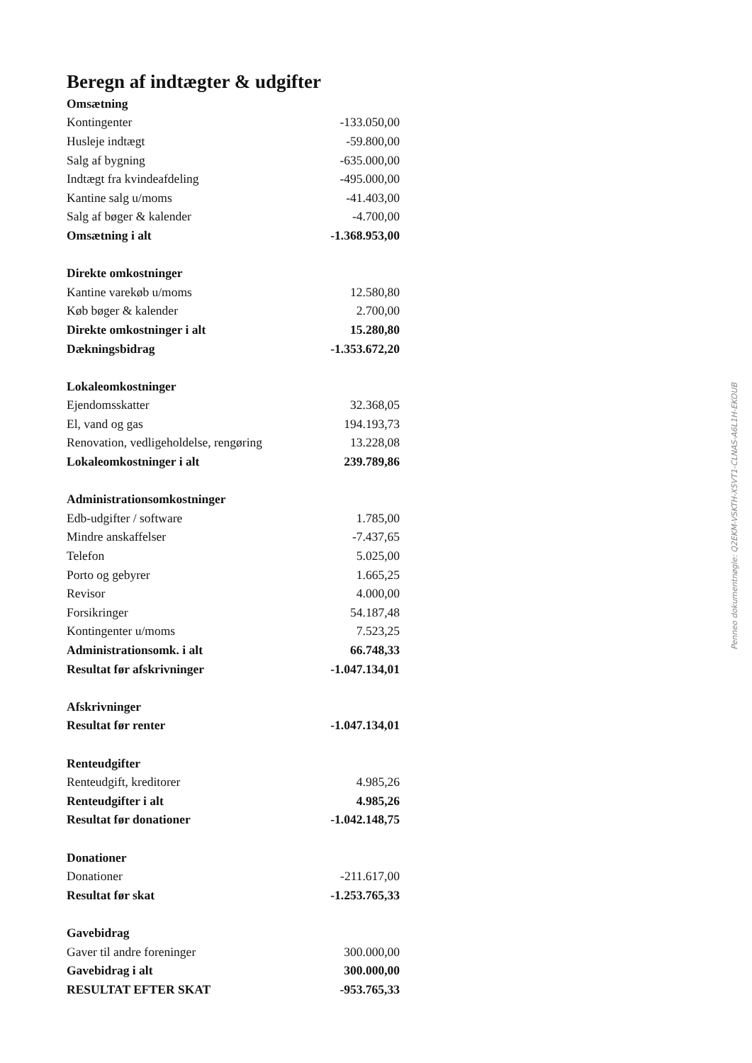Beregn af indtægter & udgifter
| Omsætning | |
| Kontingenter | -133.050,00 |
| Husleje indtægt | -59.800,00 |
| Salg af bygning | -635.000,00 |
| Indtægt fra kvindeafdeling | -495.000,00 |
| Kantine salg u/moms | -41.403,00 |
| Salg af bøger & kalender | -4.700,00 |
| Omsætning i alt | -1.368.953,00 |
| Direkte omkostninger | |
| Kantine varekøb u/moms | 12.580,80 |
| Køb bøger & kalender | 2.700,00 |
| Direkte omkostninger i alt | 15.280,80 |
| Dækningsbidrag | -1.353.672,20 |
| Lokaleomkostninger | |
| Ejendomsskatter | 32.368,05 |
| El, vand og gas | 194.193,73 |
| Renovation, vedligeholdelse, rengøring | 13.228,08 |
| Lokaleomkostninger i alt | 239.789,86 |
| Administrationsomkostninger | |
| Edb-udgifter / software | 1.785,00 |
| Mindre anskaffelser | -7.437,65 |
| Telefon | 5.025,00 |
| Porto og gebyrer | 1.665,25 |
| Revisor | 4.000,00 |
| Forsikringer | 54.187,48 |
| Kontingenter u/moms | 7.523,25 |
| Administrationsomk. i alt | 66.748,33 |
| Resultat før afskrivninger | -1.047.134,01 |
| Afskrivninger | |
| Resultat før renter | -1.047.134,01 |
| Renteudgifter | |
| Renteudgift, kreditorer | 4.985,26 |
| Renteudgifter i alt | 4.985,26 |
| Resultat før donationer | -1.042.148,75 |
| Donationer | |
| Donationer | -211.617,00 |
| Resultat før skat | -1.253.765,33 |
| Gavebidrag | |
| Gaver til andre foreninger | 300.000,00 |
| Gavebidrag i alt | 300.000,00 |
| RESULTAT EFTER SKAT | -953.765,33 |
Penneo dokumentnøgle: Q2EKM-VSKTH-X5VT1-CLNAS-A6L1H-EKOUB